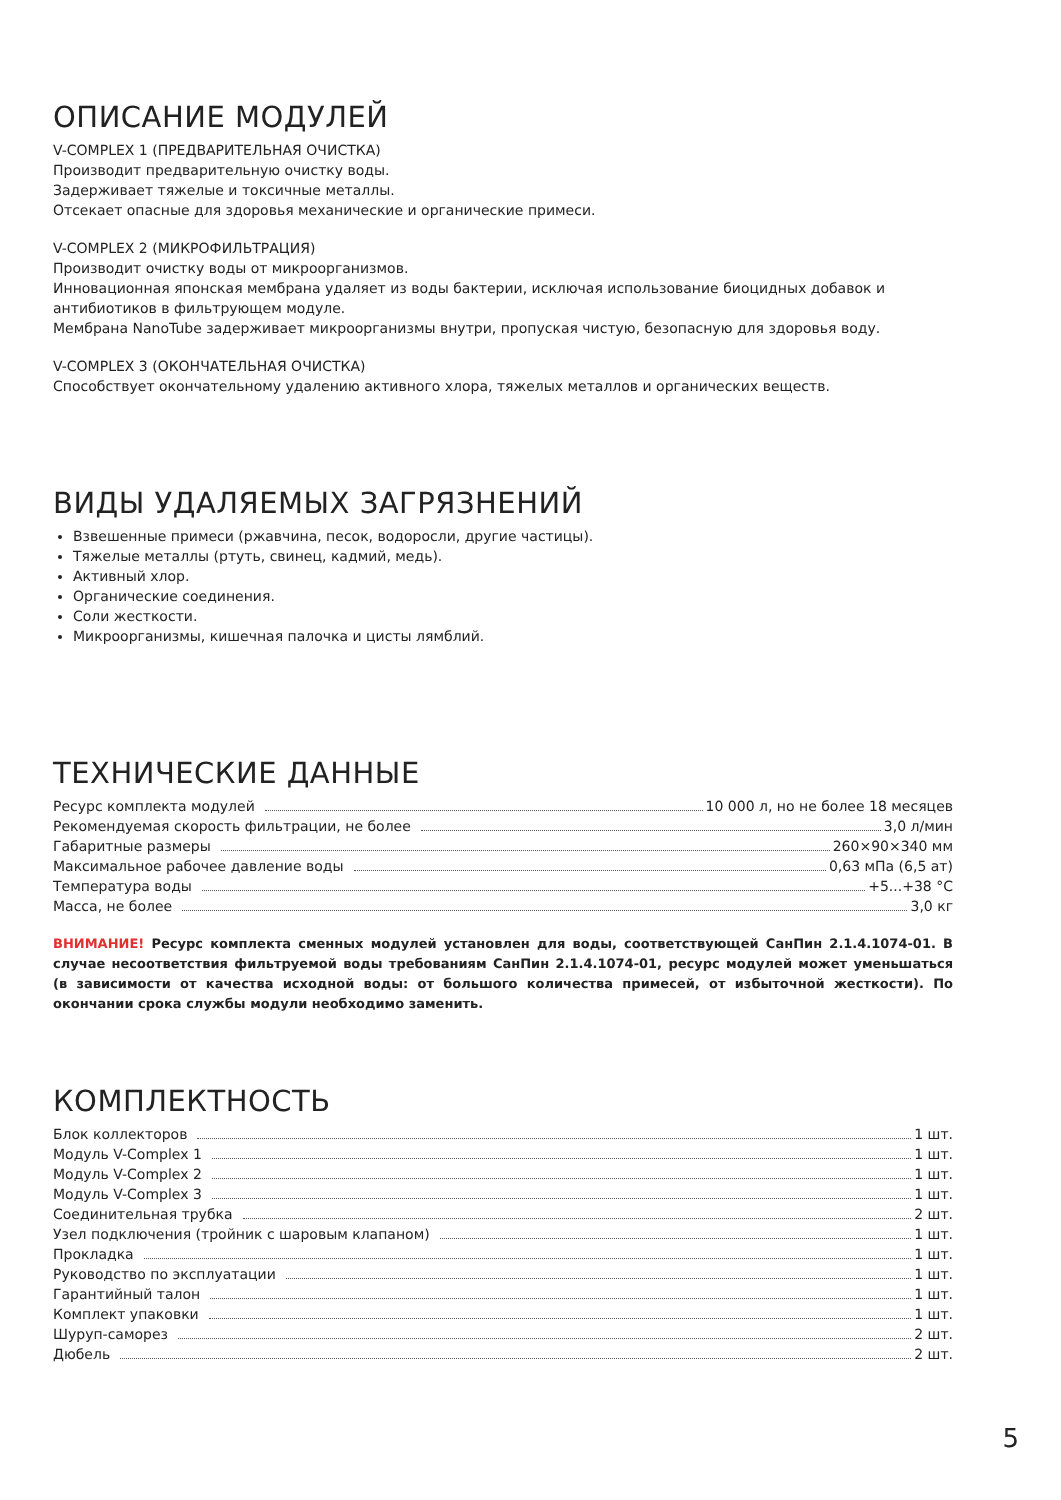ОПИСАНИЕ МОДУЛЕЙ
V-COMPLEX 1 (ПРЕДВАРИТЕЛЬНАЯ ОЧИСТКА)
Производит предварительную очистку воды.
Задерживает тяжелые и токсичные металлы.
Отсекает опасные для здоровья механические и органические примеси.
V-COMPLEX 2 (МИКРОФИЛЬТРАЦИЯ)
Производит очистку воды от микроорганизмов.
Инновационная японская мембрана удаляет из воды бактерии, исключая использование биоцидных добавок и антибиотиков в фильтрующем модуле.
Мембрана NanoTube задерживает микроорганизмы внутри, пропуская чистую, безопасную для здоровья воду.
V-COMPLEX 3 (ОКОНЧАТЕЛЬНАЯ ОЧИСТКА)
Способствует окончательному удалению активного хлора, тяжелых металлов и органических веществ.
ВИДЫ УДАЛЯЕМЫХ ЗАГРЯЗНЕНИЙ
Взвешенные примеси (ржавчина, песок, водоросли, другие частицы).
Тяжелые металлы (ртуть, свинец, кадмий, медь).
Активный хлор.
Органические соединения.
Соли жесткости.
Микроорганизмы, кишечная палочка и цисты лямблий.
ТЕХНИЧЕСКИЕ ДАННЫЕ
| Ресурс комплекта модулей 10 000 л, но не более 18 месяцев |
| Рекомендуемая скорость фильтрации, не более 3,0 л/мин |
| Габаритные размеры 260×90×340 мм |
| Максимальное рабочее давление воды 0,63 мПа (6,5 ат) |
| Температура воды +5...+38 °С |
| Масса, не более 3,0 кг |
ВНИМАНИЕ! Ресурс комплекта сменных модулей установлен для воды, соответствующей СанПин 2.1.4.1074-01. В случае несоответствия фильтруемой воды требованиям СанПин 2.1.4.1074-01, ресурс модулей может уменьшаться (в зависимости от качества исходной воды: от большого количества примесей, от избыточной жесткости). По окончании срока службы модули необходимо заменить.
КОМПЛЕКТНОСТЬ
| Блок коллекторов 1 шт. |
| Модуль V-Complex 1 1 шт. |
| Модуль V-Complex 2 1 шт. |
| Модуль V-Complex 3 1 шт. |
| Соединительная трубка 2 шт. |
| Узел подключения (тройник с шаровым клапаном) 1 шт. |
| Прокладка 1 шт. |
| Руководство по эксплуатации 1 шт. |
| Гарантийный талон 1 шт. |
| Комплект упаковки 1 шт. |
| Шуруп-саморез 2 шт. |
| Дюбель 2 шт. |
5